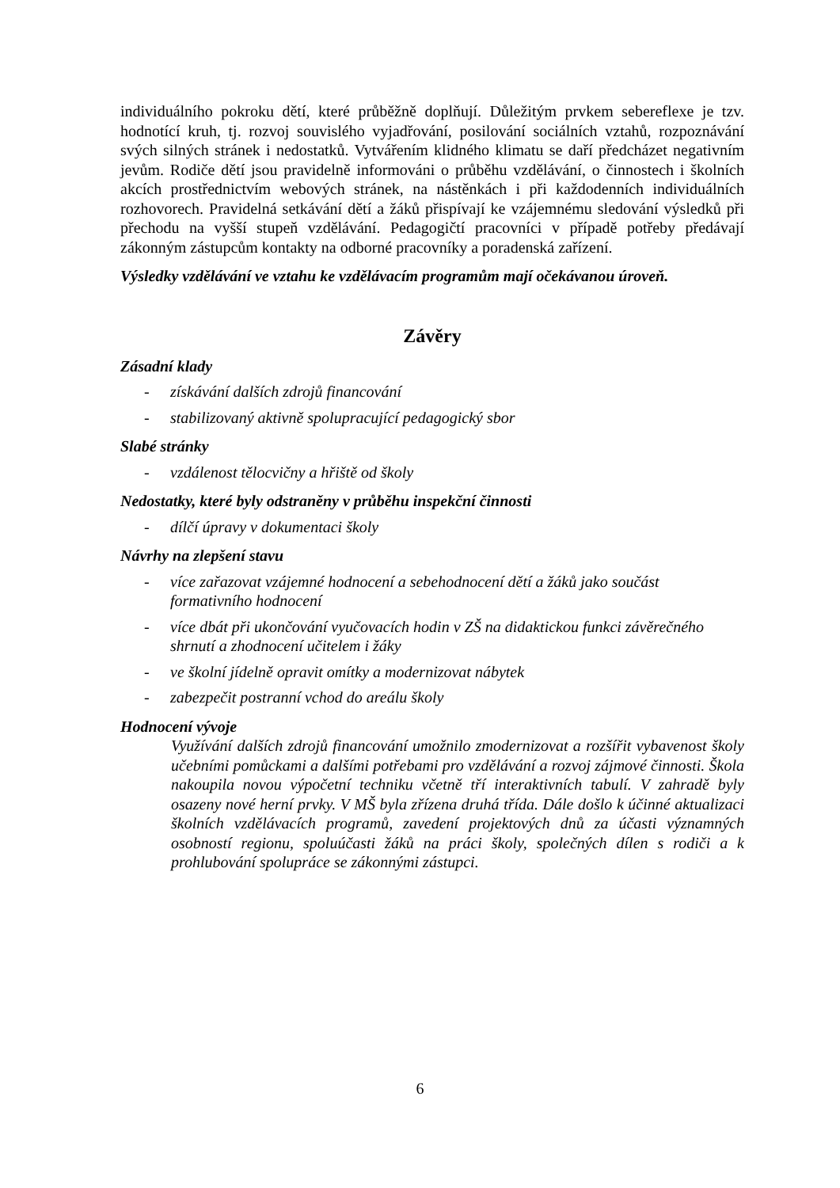individuálního pokroku dětí, které průběžně doplňují. Důležitým prvkem sebereflexe je tzv. hodnotící kruh, tj. rozvoj souvislého vyjadřování, posilování sociálních vztahů, rozpoznávání svých silných stránek i nedostatků. Vytvářením klidného klimatu se daří předcházet negativním jevům. Rodiče dětí jsou pravidelně informováni o průběhu vzdělávání, o činnostech i školních akcích prostřednictvím webových stránek, na nástěnkách i při každodenních individuálních rozhovorech. Pravidelná setkávání dětí a žáků přispívají ke vzájemnému sledování výsledků při přechodu na vyšší stupeň vzdělávání. Pedagogičtí pracovníci v případě potřeby předávají zákonným zástupcům kontakty na odborné pracovníky a poradenská zařízení.
Výsledky vzdělávání ve vztahu ke vzdělávacím programům mají očekávanou úroveň.
Závěry
Zásadní klady
- získávání dalších zdrojů financování
- stabilizovaný aktivně spolupracující pedagogický sbor
Slabé stránky
- vzdálenost tělocvičny a hřiště od školy
Nedostatky, které byly odstraněny v průběhu inspekční činnosti
- dílčí úpravy v dokumentaci školy
Návrhy na zlepšení stavu
- více zařazovat vzájemné hodnocení a sebehodnocení dětí a žáků jako součást formativního hodnocení
- více dbát při ukončování vyučovacích hodin v ZŠ na didaktickou funkci závěrečného shrnutí a zhodnocení učitelem i žáky
- ve školní jídelně opravit omítky a modernizovat nábytek
- zabezpečit postranní vchod do areálu školy
Hodnocení vývoje
Využívání dalších zdrojů financování umožnilo zmodernizovat a rozšířit vybavenost školy učebními pomůckami a dalšími potřebami pro vzdělávání a rozvoj zájmové činnosti. Škola nakoupila novou výpočetní techniku včetně tří interaktivních tabulí. V zahradě byly osazeny nové herní prvky. V MŠ byla zřízena druhá třída. Dále došlo k účinné aktualizaci školních vzdělávacích programů, zavedení projektových dnů za účasti významných osobností regionu, spoluúčasti žáků na práci školy, společných dílen s rodiči a k prohlubování spolupráce se zákonnými zástupci.
6